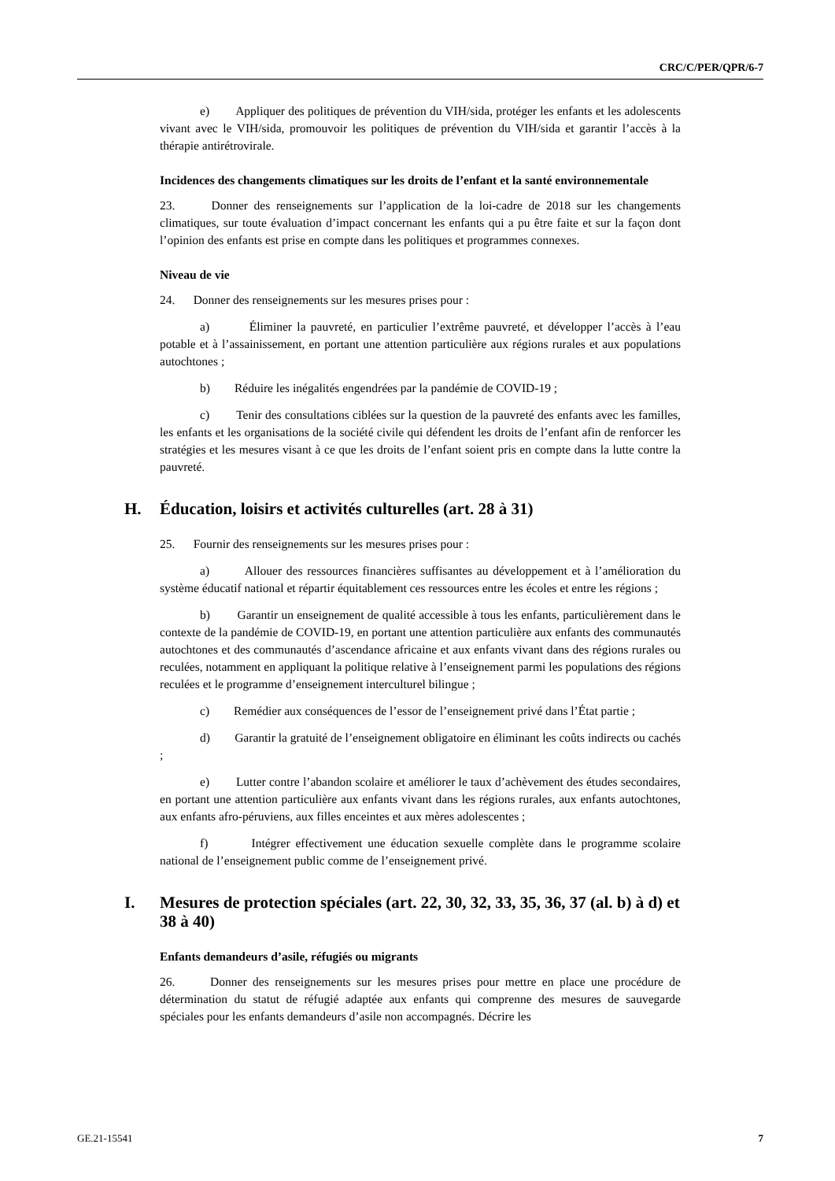CRC/C/PER/QPR/6-7
e) Appliquer des politiques de prévention du VIH/sida, protéger les enfants et les adolescents vivant avec le VIH/sida, promouvoir les politiques de prévention du VIH/sida et garantir l’accès à la thérapie antirétrovirale.
Incidences des changements climatiques sur les droits de l’enfant et la santé environnementale
23. Donner des renseignements sur l’application de la loi-cadre de 2018 sur les changements climatiques, sur toute évaluation d’impact concernant les enfants qui a pu être faite et sur la façon dont l’opinion des enfants est prise en compte dans les politiques et programmes connexes.
Niveau de vie
24. Donner des renseignements sur les mesures prises pour :
a) Éliminer la pauvreté, en particulier l’extrême pauvreté, et développer l’accès à l’eau potable et à l’assainissement, en portant une attention particulière aux régions rurales et aux populations autochtones ;
b) Réduire les inégalités engendrées par la pandémie de COVID-19 ;
c) Tenir des consultations ciblées sur la question de la pauvreté des enfants avec les familles, les enfants et les organisations de la société civile qui défendent les droits de l’enfant afin de renforcer les stratégies et les mesures visant à ce que les droits de l’enfant soient pris en compte dans la lutte contre la pauvreté.
H. Éducation, loisirs et activités culturelles (art. 28 à 31)
25. Fournir des renseignements sur les mesures prises pour :
a) Allouer des ressources financières suffisantes au développement et à l’amélioration du système éducatif national et répartir équitablement ces ressources entre les écoles et entre les régions ;
b) Garantir un enseignement de qualité accessible à tous les enfants, particulièrement dans le contexte de la pandémie de COVID-19, en portant une attention particulière aux enfants des communautés autochtones et des communautés d’ascendance africaine et aux enfants vivant dans des régions rurales ou reculées, notamment en appliquant la politique relative à l’enseignement parmi les populations des régions reculées et le programme d’enseignement interculturel bilingue ;
c) Remédier aux conséquences de l’essor de l’enseignement privé dans l’État partie ;
d) Garantir la gratuité de l’enseignement obligatoire en éliminant les coûts indirects ou cachés ;
e) Lutter contre l’abandon scolaire et améliorer le taux d’achèvement des études secondaires, en portant une attention particulière aux enfants vivant dans les régions rurales, aux enfants autochtones, aux enfants afro-péruviens, aux filles enceintes et aux mères adolescentes ;
f) Intégrer effectivement une éducation sexuelle complète dans le programme scolaire national de l’enseignement public comme de l’enseignement privé.
I. Mesures de protection spéciales (art. 22, 30, 32, 33, 35, 36, 37 (al. b) à d) et 38 à 40)
Enfants demandeurs d’asile, réfugiés ou migrants
26. Donner des renseignements sur les mesures prises pour mettre en place une procédure de détermination du statut de réfugié adaptée aux enfants qui comprenne des mesures de sauvegarde spéciales pour les enfants demandeurs d’asile non accompagnés. Décrire les
GE.21-15541 7